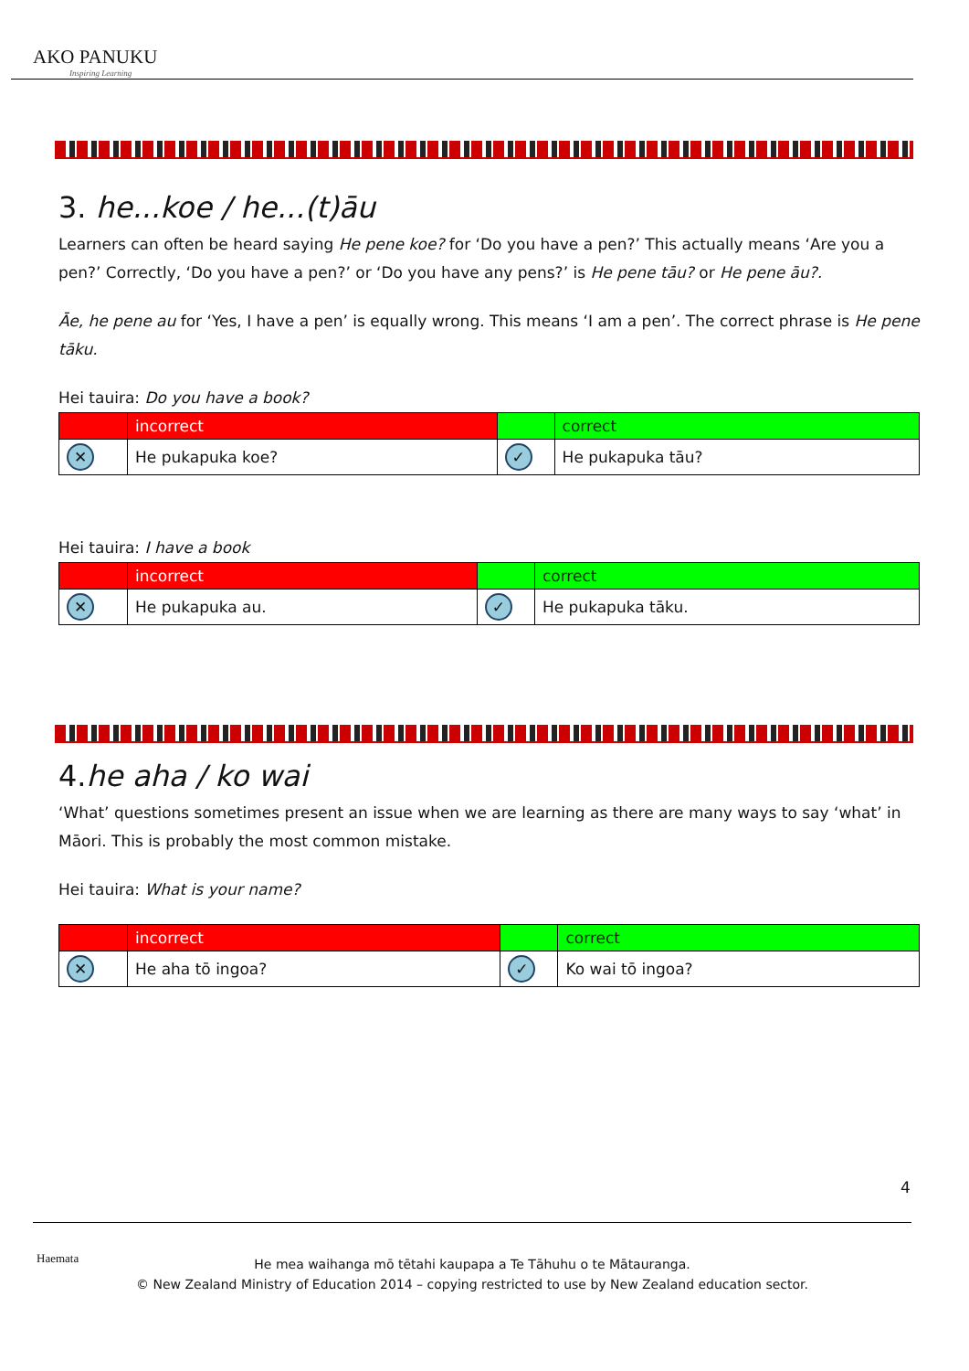AKO PANUKU
Inspiring Learning
3. he...koe / he...(t)āu
Learners can often be heard saying He pene koe? for ‘Do you have a pen?’ This actually means ‘Are you a pen?’ Correctly, ‘Do you have a pen?’ or ‘Do you have any pens?’ is He pene tāu? or He pene āu?.
Āe, he pene au for ‘Yes, I have a pen’ is equally wrong. This means ‘I am a pen’. The correct phrase is He pene tāku.
Hei tauira: Do you have a book?
| | incorrect | | correct |
| ✕ | He pukapuka koe? | ✓ | He pukapuka tāu? |
Hei tauira: I have a book
| | incorrect | | correct |
| ✕ | He pukapuka au. | ✓ | He pukapuka tāku. |
4.he aha / ko wai
‘What’ questions sometimes present an issue when we are learning as there are many ways to say ‘what’ in Māori. This is probably the most common mistake.
Hei tauira: What is your name?
| | incorrect | | correct |
| ✕ | He aha tō ingoa? | ✓ | Ko wai tō ingoa? |
4
Haemata
He mea waihanga mō tētahi kaupapa a Te Tāhuhu o te Mātauranga.
© New Zealand Ministry of Education 2014 – copying restricted to use by New Zealand education sector.